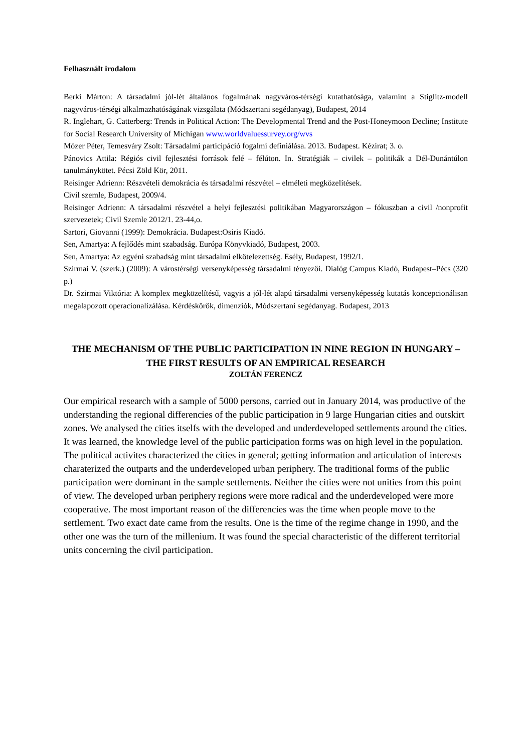Felhasznált irodalom
Berki Márton: A társadalmi jól-lét általános fogalmának nagyváros-térségi kutathatósága, valamint a Stiglitz-modell nagyváros-térségi alkalmazhatóságának vizsgálata (Módszertani segédanyag), Budapest, 2014
R. Inglehart, G. Catterberg: Trends in Political Action: The Developmental Trend and the Post-Honeymoon Decline; Institute for Social Research University of Michigan www.worldvaluessurvey.org/wvs
Mózer Péter, Temesváry Zsolt: Társadalmi participáció fogalmi definiálása. 2013. Budapest. Kézirat; 3. o.
Pánovics Attila: Régiós civil fejlesztési források felé – félúton. In. Stratégiák – civilek – politikák a Dél-Dunántúlon tanulmánykötet. Pécsi Zöld Kör, 2011.
Reisinger Adrienn: Részvételi demokrácia és társadalmi részvétel – elméleti megközelítések.
Civil szemle, Budapest, 2009/4.
Reisinger Adrienn: A társadalmi részvétel a helyi fejlesztési politikában Magyarországon – fókuszban a civil /nonprofit szervezetek; Civil Szemle 2012/1. 23-44,o.
Sartori, Giovanni (1999): Demokrácia. Budapest:Osiris Kiadó.
Sen, Amartya: A fejlődés mint szabadság. Európa Könyvkiadó, Budapest, 2003.
Sen, Amartya: Az egyéni szabadság mint társadalmi elkötelezettség. Esély, Budapest, 1992/1.
Szirmai V. (szerk.) (2009): A várostérségi versenyképesség társadalmi tényezői. Dialóg Campus Kiadó, Budapest–Pécs (320 p.)
Dr. Szirmai Viktória: A komplex megközelítésű, vagyis a jól-lét alapú társadalmi versenyképesség kutatás koncepcionálisan megalapozott operacionalizálása. Kérdéskörök, dimenziók, Módszertani segédanyag. Budapest, 2013
THE MECHANISM OF THE PUBLIC PARTICIPATION IN NINE REGION IN HUNGARY – THE FIRST RESULTS OF AN EMPIRICAL RESEARCH
ZOLTÁN FERENCZ
Our empirical research with a sample of 5000 persons, carried out in January 2014, was productive of the understanding the regional differencies of the public participation in 9 large Hungarian cities and outskirt zones. We analysed the cities itselfs with the developed and underdeveloped settlements around the cities. It was learned, the knowledge level of the public participation forms was on high level in the population. The political activites characterized the cities in general; getting information and articulation of interests charaterized the outparts and the underdeveloped urban periphery. The traditional forms of the public participation were dominant in the sample settlements. Neither the cities were not unities from this point of view. The developed urban periphery regions were more radical and the underdeveloped were more cooperative. The most important reason of the differencies was the time when people move to the settlement. Two exact date came from the results. One is the time of the regime change in 1990, and the other one was the turn of the millenium. It was found the special characteristic of the different territorial units concerning the civil participation.